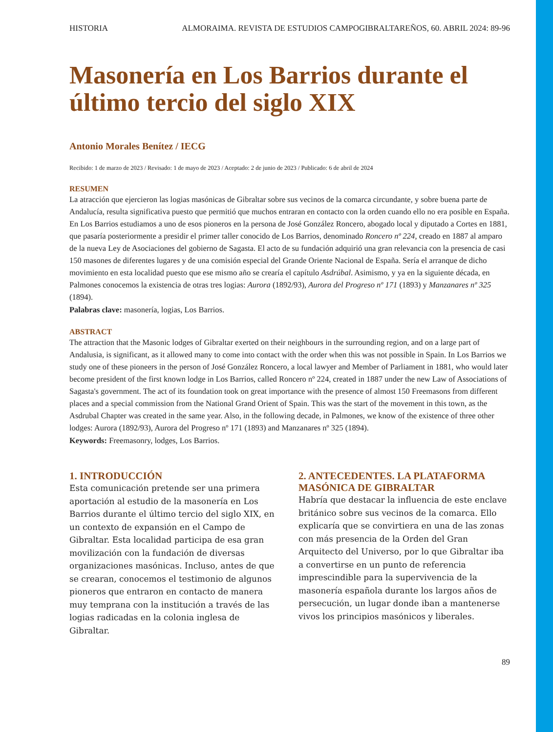HISTORIA ALMORAIMA. REVISTA DE ESTUDIOS CAMPOGIBRALTAREÑOS, 60. ABRIL 2024: 89-96
Masonería en Los Barrios durante el último tercio del siglo XIX
Antonio Morales Benítez / IECG
Recibido: 1 de marzo de 2023 / Revisado: 1 de mayo de 2023 / Aceptado: 2 de junio de 2023 / Publicado: 6 de abril de 2024
RESUMEN
La atracción que ejercieron las logias masónicas de Gibraltar sobre sus vecinos de la comarca circundante, y sobre buena parte de Andalucía, resulta significativa puesto que permitió que muchos entraran en contacto con la orden cuando ello no era posible en España. En Los Barrios estudiamos a uno de esos pioneros en la persona de José González Roncero, abogado local y diputado a Cortes en 1881, que pasaría posteriormente a presidir el primer taller conocido de Los Barrios, denominado Roncero nº 224, creado en 1887 al amparo de la nueva Ley de Asociaciones del gobierno de Sagasta. El acto de su fundación adquirió una gran relevancia con la presencia de casi 150 masones de diferentes lugares y de una comisión especial del Grande Oriente Nacional de España. Sería el arranque de dicho movimiento en esta localidad puesto que ese mismo año se crearía el capítulo Asdrúbal. Asimismo, y ya en la siguiente década, en Palmones conocemos la existencia de otras tres logias: Aurora (1892/93), Aurora del Progreso nº 171 (1893) y Manzanares nº 325 (1894).
Palabras clave: masonería, logias, Los Barrios.
ABSTRACT
The attraction that the Masonic lodges of Gibraltar exerted on their neighbours in the surrounding region, and on a large part of Andalusia, is significant, as it allowed many to come into contact with the order when this was not possible in Spain. In Los Barrios we study one of these pioneers in the person of José González Roncero, a local lawyer and Member of Parliament in 1881, who would later become president of the first known lodge in Los Barrios, called Roncero nº 224, created in 1887 under the new Law of Associations of Sagasta's government. The act of its foundation took on great importance with the presence of almost 150 Freemasons from different places and a special commission from the National Grand Orient of Spain. This was the start of the movement in this town, as the Asdrubal Chapter was created in the same year. Also, in the following decade, in Palmones, we know of the existence of three other lodges: Aurora (1892/93), Aurora del Progreso nº 171 (1893) and Manzanares nº 325 (1894).
Keywords: Freemasonry, lodges, Los Barrios.
1. INTRODUCCIÓN
Esta comunicación pretende ser una primera aportación al estudio de la masonería en Los Barrios durante el último tercio del siglo XIX, en un contexto de expansión en el Campo de Gibraltar. Esta localidad participa de esa gran movilización con la fundación de diversas organizaciones masónicas. Incluso, antes de que se crearan, conocemos el testimonio de algunos pioneros que entraron en contacto de manera muy temprana con la institución a través de las logias radicadas en la colonia inglesa de Gibraltar.
2. ANTECEDENTES. LA PLATAFORMA MASÓNICA DE GIBRALTAR
Habría que destacar la influencia de este enclave británico sobre sus vecinos de la comarca. Ello explicaría que se convirtiera en una de las zonas con más presencia de la Orden del Gran Arquitecto del Universo, por lo que Gibraltar iba a convertirse en un punto de referencia imprescindible para la supervivencia de la masonería española durante los largos años de persecución, un lugar donde iban a mantenerse vivos los principios masónicos y liberales.
89